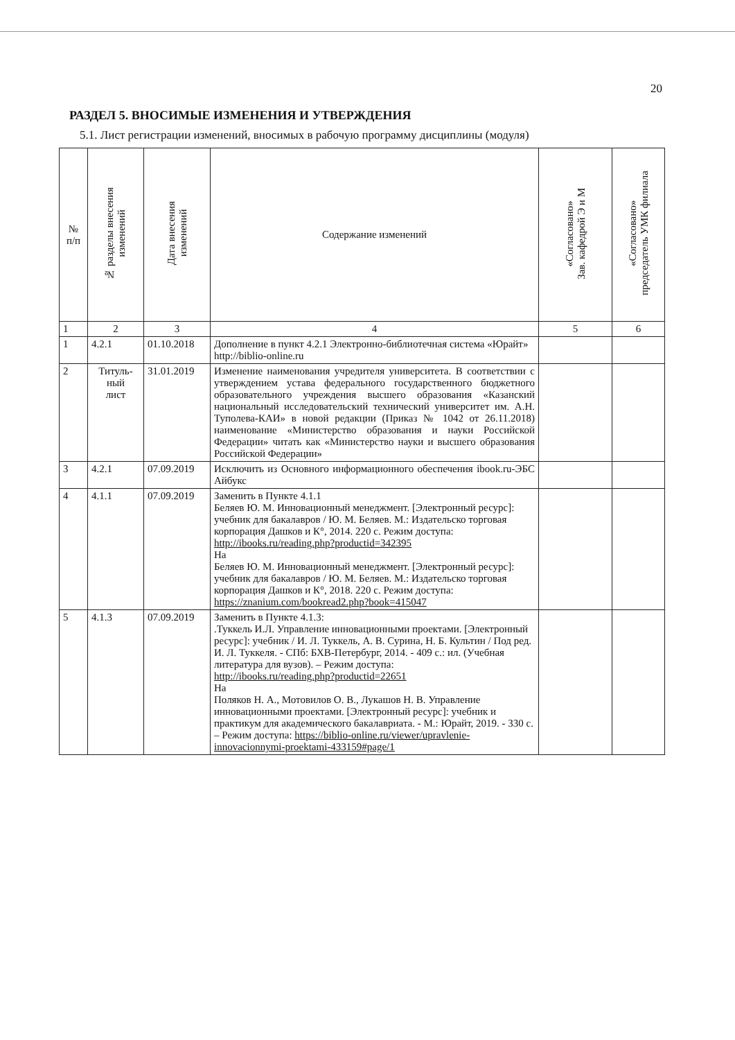20
РАЗДЕЛ 5. ВНОСИМЫЕ ИЗМЕНЕНИЯ И УТВЕРЖДЕНИЯ
5.1. Лист регистрации изменений, вносимых в рабочую программу дисциплины (модуля)
| № п/п | № разделы внесения изменений | Дата внесения изменений | Содержание изменений | «Согласовано» Зав. кафедрой Э и М | «Согласовано» председатель УМК филиала |
| --- | --- | --- | --- | --- | --- |
| 1 | 2 | 3 | 4 | 5 | 6 |
| 1 | 4.2.1 | 01.10.2018 | Дополнение в пункт 4.2.1 Электронно-библиотечная система «Юрайт» http://biblio-online.ru | | |
| 2 | Титуль- ный лист | 31.01.2019 | Изменение наименования учредителя университета. В соответствии с утверждением устава федерального государственного бюджетного образовательного учреждения высшего образования «Казанский национальный исследовательский технический университет им. А.Н. Туполева-КАИ» в новой редакции (Приказ № 1042 от 26.11.2018) наименование «Министерство образования и науки Российской Федерации» читать как «Министерство науки и высшего образования Российской Федерации» | | |
| 3 | 4.2.1 | 07.09.2019 | Исключить из Основного информационного обеспечения ibook.ru-ЭБС Айбукс | | |
| 4 | 4.1.1 | 07.09.2019 | Заменить в Пункте 4.1.1 Беляев Ю. М. Инновационный менеджмент. [Электронный ресурс]: учебник для бакалавров / Ю. М. Беляев. М.: Издательско торговая корпорация Дашков и К°, 2014. 220 с. Режим доступа: http://ibooks.ru/reading.php?productid=342395 На Беляев Ю. М. Инновационный менеджмент. [Электронный ресурс]: учебник для бакалавров / Ю. М. Беляев. М.: Издательско торговая корпорация Дашков и К°, 2018. 220 с. Режим доступа: https://znanium.com/bookread2.php?book=415047 | | |
| 5 | 4.1.3 | 07.09.2019 | Заменить в Пункте 4.1.3: .Туккель И.Л. Управление инновационными проектами. [Электронный ресурс]: учебник / И. Л. Туккель, А. В. Сурина, Н. Б. Культин / Под ред. И. Л. Туккеля. - СПб: БХВ-Петербург, 2014. - 409 с.: ил. (Учебная литература для вузов). – Режим доступа: http://ibooks.ru/reading.php?productid=22651 На Поляков Н. А., Мотовилов О. В., Лукашов Н. В. Управление инновационными проектами. [Электронный ресурс]: учебник и практикум для академического бакалавриата. - М.: Юрайт, 2019. - 330 с. – Режим доступа: https://biblio-online.ru/viewer/upravlenie-innovacionnymi-proektami-433159#page/1 | | |